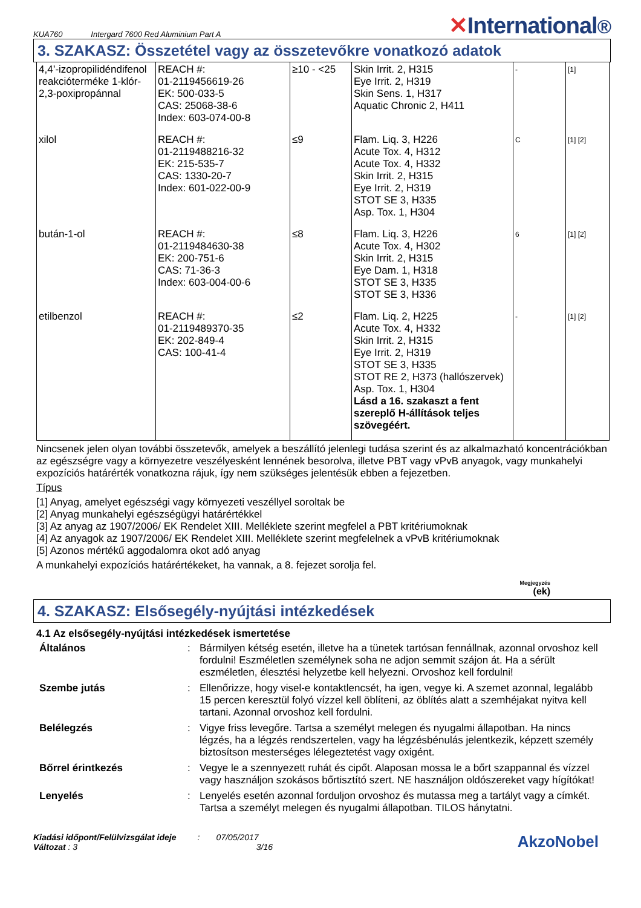KUA760 Intergard 7600 Red Aluminium Part A
✕International®
3. SZAKASZ: Összetétel vagy az összetevőkre vonatkozó adatok
| 4,4’-izopropilidéndifenol reakcióterméke 1-klór-2,3-poxipropánnal | REACH #: 01-2119456619-26 EK: 500-033-5 CAS: 25068-38-6 Index: 603-074-00-8 | ≥10 - <25 | Skin Irrit. 2, H315 Eye Irrit. 2, H319 Skin Sens. 1, H317 Aquatic Chronic 2, H411 | - | [1] |
| xilol | REACH #: 01-2119488216-32 EK: 215-535-7 CAS: 1330-20-7 Index: 601-022-00-9 | ≤9 | Flam. Liq. 3, H226 Acute Tox. 4, H312 Acute Tox. 4, H332 Skin Irrit. 2, H315 Eye Irrit. 2, H319 STOT SE 3, H335 Asp. Tox. 1, H304 | C | [1] [2] |
| bután-1-ol | REACH #: 01-2119484630-38 EK: 200-751-6 CAS: 71-36-3 Index: 603-004-00-6 | ≤8 | Flam. Liq. 3, H226 Acute Tox. 4, H302 Skin Irrit. 2, H315 Eye Dam. 1, H318 STOT SE 3, H335 STOT SE 3, H336 | 6 | [1] [2] |
| etilbenzol | REACH #: 01-2119489370-35 EK: 202-849-4 CAS: 100-41-4 | ≤2 | Flam. Liq. 2, H225 Acute Tox. 4, H332 Skin Irrit. 2, H315 Eye Irrit. 2, H319 STOT SE 3, H335 STOT RE 2, H373 (hallószervek) Asp. Tox. 1, H304 Lásd a 16. szakaszt a fent szereplő H-állítások teljes szövegéért. | - | [1] [2] |
Nincsenek jelen olyan további összetevők, amelyek a beszállító jelenlegi tudása szerint és az alkalmazható koncentrációkban az egészségre vagy a környezetre veszélyesként lennének besorolva, illetve PBT vagy vPvB anyagok, vagy munkahelyi expozíciós határérték vonatkozna rájuk, így nem szükséges jelentésük ebben a fejezetben.
Típus
[1] Anyag, amelyet egészségi vagy környezeti veszéllyel soroltak be
[2] Anyag munkahelyi egészségügyi határértékkel
[3] Az anyag az 1907/2006/ EK Rendelet XIII. Melléklete szerint megfelel a PBT kritériumoknak
[4] Az anyagok az 1907/2006/ EK Rendelet XIII. Melléklete szerint megfelelnek a vPvB kritériumoknak
[5] Azonos mértékű aggodalomra okot adó anyag
A munkahelyi expozíciós határértékeket, ha vannak, a 8. fejezet sorolja fel.
Megjegyzés
(ek)
4. SZAKASZ: Elsősegély-nyújtási intézkedések
4.1 Az elsősegély-nyújtási intézkedések ismertetése
Általános: Bármilyen kétség esetén, illetve ha a tünetek tartósan fennállnak, azonnal orvoshoz kell fordulni! Eszméletlen személynek soha ne adjon semmit szájon át. Ha a sérült eszméletlen, élesztési helyzetbe kell helyezni. Orvoshoz kell fordulni! Szembe jutás: Ellenőrizze, hogy visel-e kontaktlencsét, ha igen, vegye ki. A szemet azonnal, legalább 15 percen keresztül folyó vízzel kell öblíteni, az öblítés alatt a szemhéjakat nyitva kell tartani. Azonnal orvoshoz kell fordulni. Belélegzés: Vigye friss levegőre. Tartsa a személyt melegen és nyugalmi állapotban. Ha nincs légzés, ha a légzés rendszertelen, vagy ha légzésbénulás jelentkezik, képzett személy biztosítson mesterséges lélegeztetést vagy oxigént. Bőrrel érintkezés: Vegye le a szennyezett ruhát és cipőt. Alaposan mossa le a bőrt szappannal és vízzel vagy használjon szokásos bőrtisztító szert. NE használjon oldószereket vagy hígítókat! Lenyelés: Lenyelés esetén azonnal forduljon orvoshoz és mutassa meg a tartályt vagy a címkét. Tartsa a személyt melegen és nyugalmi állapotban. TILOS hánytatni.
Kiadási időpont/Felülvizsgálat ideje : 07/05/2017
Változat : 3 3/16
AkzoNobel